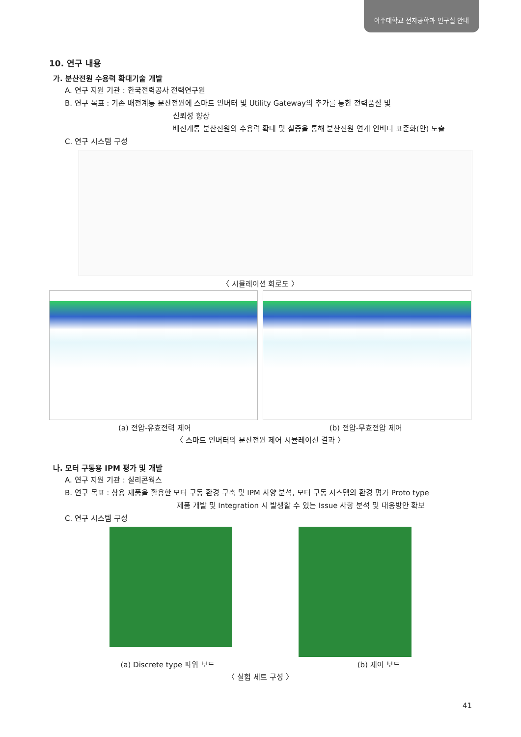아주대학교 전자공학과 연구실 안내
10. 연구 내용
가. 분산전원 수용력 확대기술 개발
A. 연구 지원 기관 : 한국전력공사 전력연구원
B. 연구 목표 : 기존 배전계통 분산전원에 스마트 인버터 및 Utility Gateway의 추가를 통한 전력품질 및
신뢰성 향상
배전계통 분산전원의 수용력 확대 및 실증을 통해 분산전원 연계 인버터 표준화(안) 도출
C. 연구 시스템 구성
〈 시뮬레이션 회로도 〉
(a) 전압-유효전력 제어 (b) 전압-무효전압 제어
〈 스마트 인버터의 분산전원 제어 시뮬레이션 결과 〉
나. 모터 구동용 IPM 평가 및 개발
A. 연구 지원 기관 : 실리콘웍스
B. 연구 목표 : 상용 제품을 활용한 모터 구동 환경 구축 및 IPM 사양 분석, 모터 구동 시스템의 환경 평가 Proto type
제품 개발 및 Integration 시 발생할 수 있는 Issue 사항 분석 및 대응방안 확보
C. 연구 시스템 구성
(a) Discrete type 파워 보드 (b) 제어 보드
〈 실험 세트 구성 〉
41